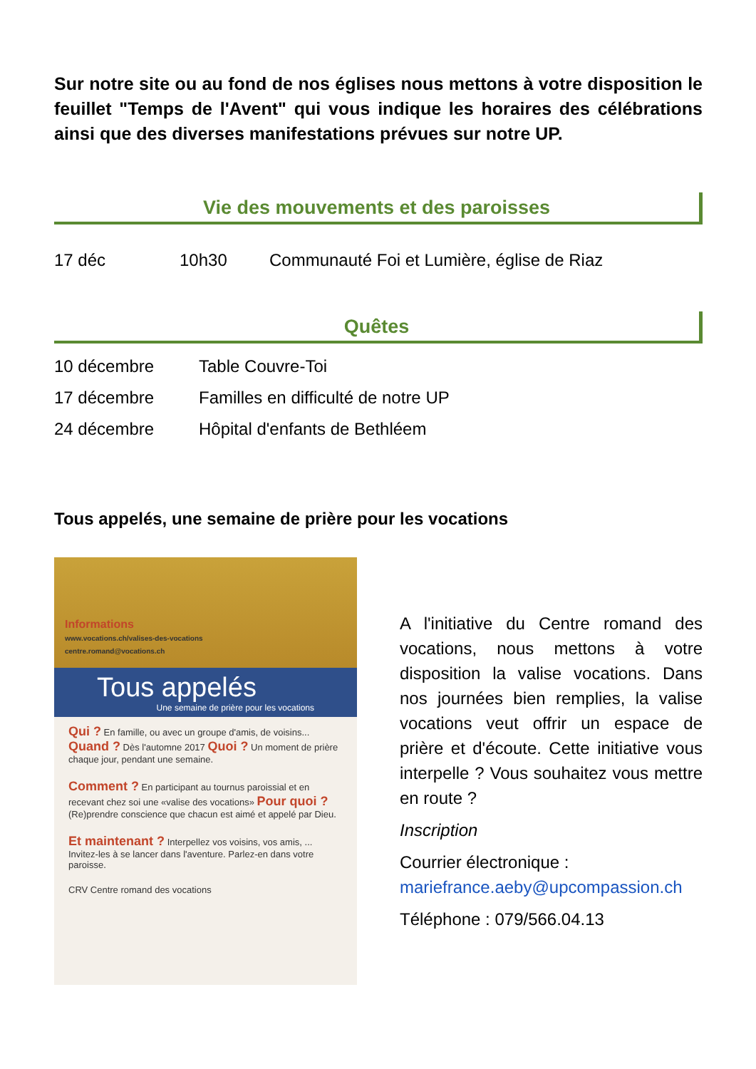Sur notre site ou au fond de nos églises nous mettons à votre disposition le feuillet "Temps de l'Avent" qui vous indique les horaires des célébrations ainsi que des diverses manifestations prévues sur notre UP.
Vie des mouvements et des paroisses
| 17 déc | 10h30 | Communauté Foi et Lumière, église de Riaz |
Quêtes
| 10 décembre | Table Couvre-Toi |
| 17 décembre | Familles en difficulté de notre UP |
| 24 décembre | Hôpital d'enfants de Bethléem |
Tous appelés, une semaine de prière pour les vocations
Informations
www.vocations.ch/valises-des-vocations
centre.romand@vocations.ch
Tous appelés
Une semaine de prière pour les vocations
Qui ? En famille, ou avec un groupe d'amis, de voisins... Quand ? Dès l'automne 2017 Quoi ? Un moment de prière chaque jour, pendant une semaine.
Comment ? En participant au tournus paroissial et en recevant chez soi une «valise des vocations» Pour quoi ? (Re)prendre conscience que chacun est aimé et appelé par Dieu.
Et maintenant ? Interpellez vos voisins, vos amis, ... Invitez-les à se lancer dans l'aventure. Parlez-en dans votre paroisse.
CRV Centre romand des vocations
A l'initiative du Centre romand des vocations, nous mettons à votre disposition la valise vocations. Dans nos journées bien remplies, la valise vocations veut offrir un espace de prière et d'écoute. Cette initiative vous interpelle ? Vous souhaitez vous mettre en route ?
Inscription
Courrier électronique : mariefrance.aeby@upcompassion.ch
Téléphone : 079/566.04.13